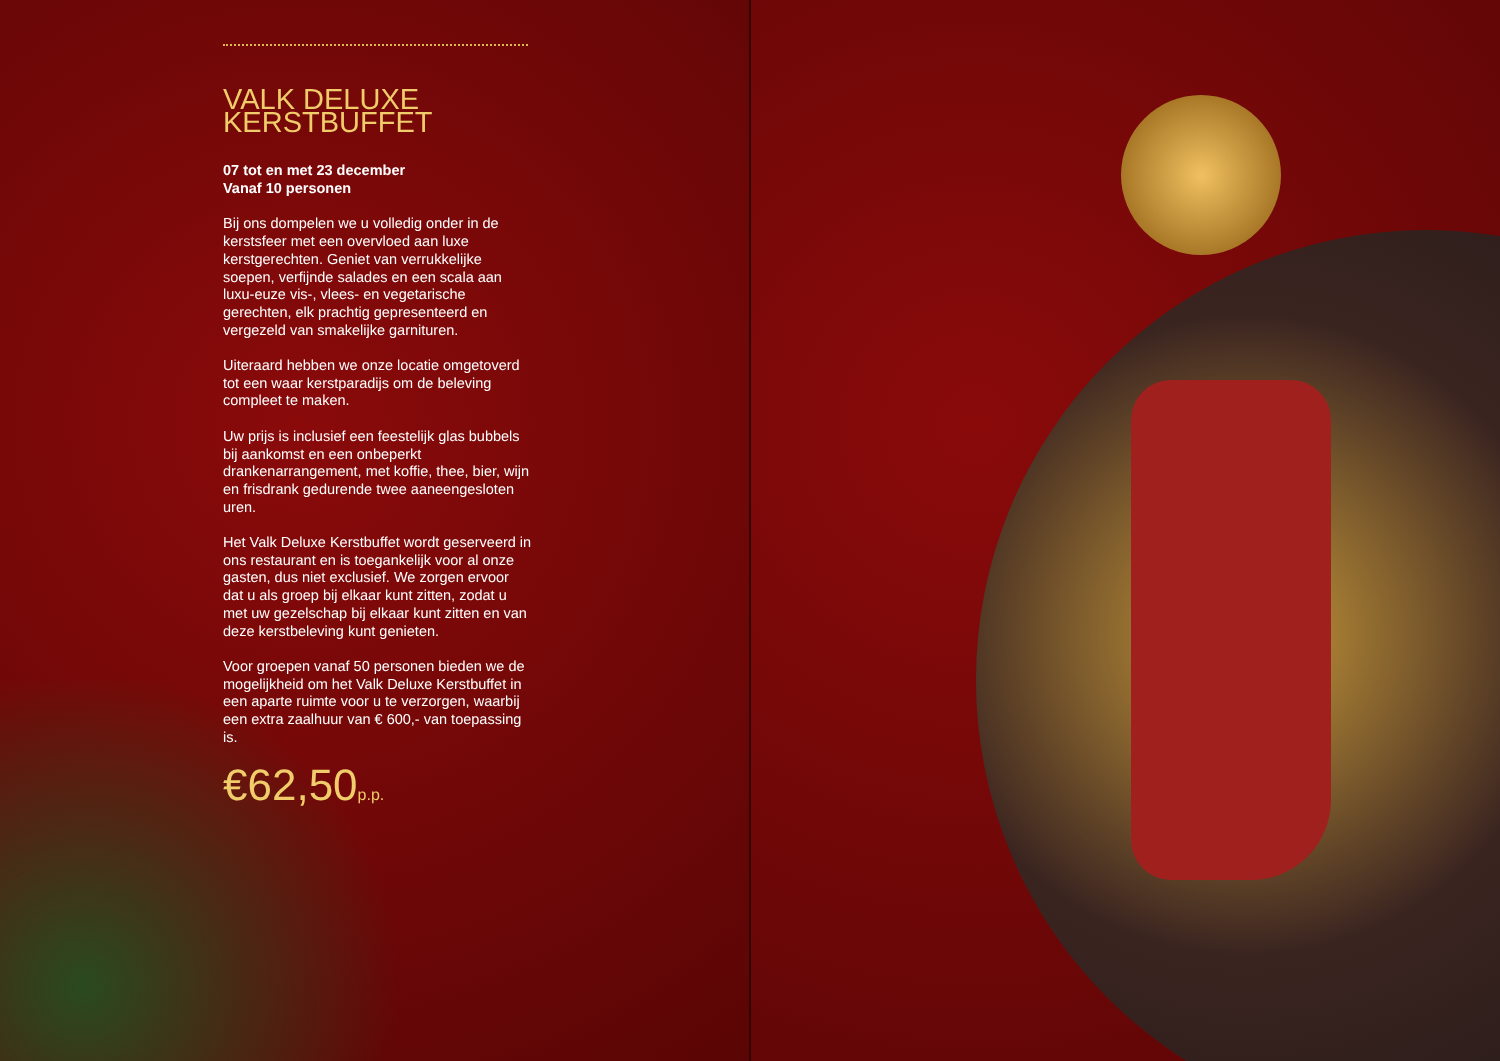VALK DELUXE
KERSTBUFFET
07 tot en met 23 december
Vanaf 10 personen
Bij ons dompelen we u volledig onder in de kerstsfeer met een overvloed aan luxe kerstgerechten. Geniet van verrukkelijke soepen, verfijnde salades en een scala aan luxu-euze vis-, vlees- en vegetarische gerechten, elk prachtig gepresenteerd en vergezeld van smakelijke garnituren.
Uiteraard hebben we onze locatie omgetoverd tot een waar kerstparadijs om de beleving compleet te maken.
Uw prijs is inclusief een feestelijk glas bubbels bij aankomst en een onbeperkt drankenarrangement, met koffie, thee, bier, wijn en frisdrank gedurende twee aaneengesloten uren.
Het Valk Deluxe Kerstbuffet wordt geserveerd in ons restaurant en is toegankelijk voor al onze gasten, dus niet exclusief. We zorgen ervoor dat u als groep bij elkaar kunt zitten, zodat u met uw gezelschap bij elkaar kunt zitten en van deze kerstbeleving kunt genieten.
Voor groepen vanaf 50 personen bieden we de mogelijkheid om het Valk Deluxe Kerstbuffet in een aparte ruimte voor u te verzorgen, waarbij een extra zaalhuur van € 600,- van toepassing is.
€62,50p.p.